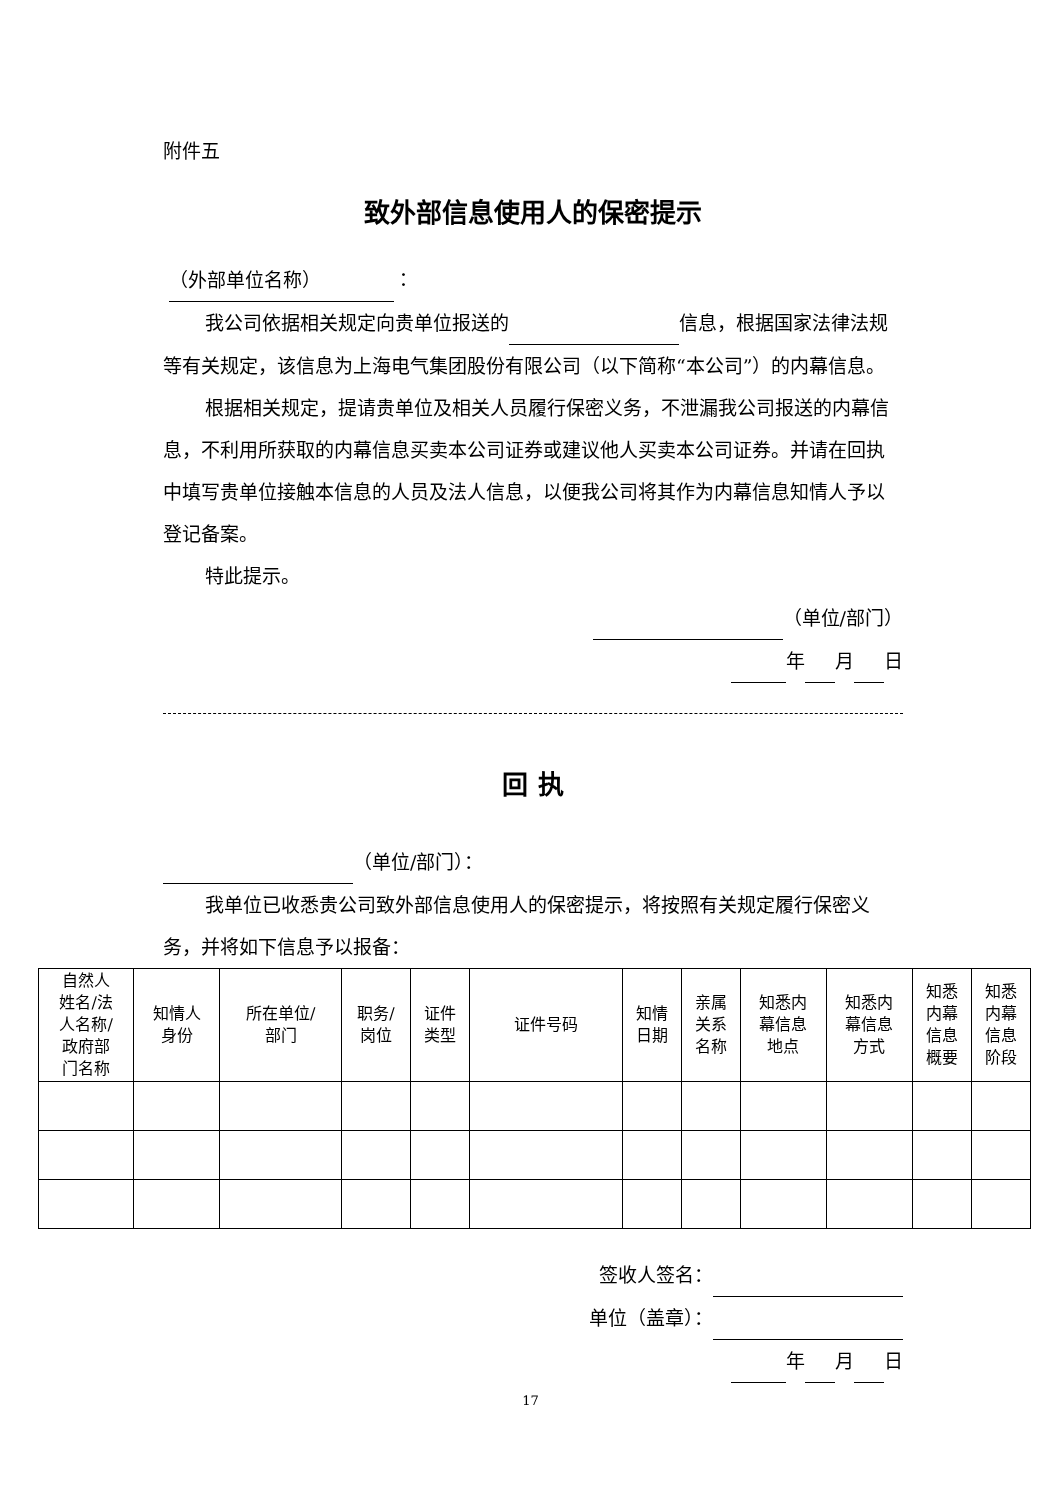附件五
致外部信息使用人的保密提示
（外部单位名称） ：
我公司依据相关规定向贵单位报送的 信息，根据国家法律法规等有关规定，该信息为上海电气集团股份有限公司（以下简称“本公司”）的内幕信息。
根据相关规定，提请贵单位及相关人员履行保密义务，不泄漏我公司报送的内幕信息，不利用所获取的内幕信息买卖本公司证券或建议他人买卖本公司证券。并请在回执中填写贵单位接触本信息的人员及法人信息，以便我公司将其作为内幕信息知情人予以登记备案。
特此提示。
（单位/部门）
年 月 日
回 执
（单位/部门）：
我单位已收悉贵公司致外部信息使用人的保密提示，将按照有关规定履行保密义务，并将如下信息予以报备：
| 自然人 姓名/法 人名称/ 政府部 门名称 | 知情人 身份 | 所在单位/ 部门 | 职务/ 岗位 | 证件 类型 | 证件号码 | 知情 日期 | 亲属 关系 名称 | 知悉内 幕信息 地点 | 知悉内 幕信息 方式 | 知悉 内幕 信息 概要 | 知悉 内幕 信息 阶段 |
签收人签名：
单位（盖章）：
年 月 日
17